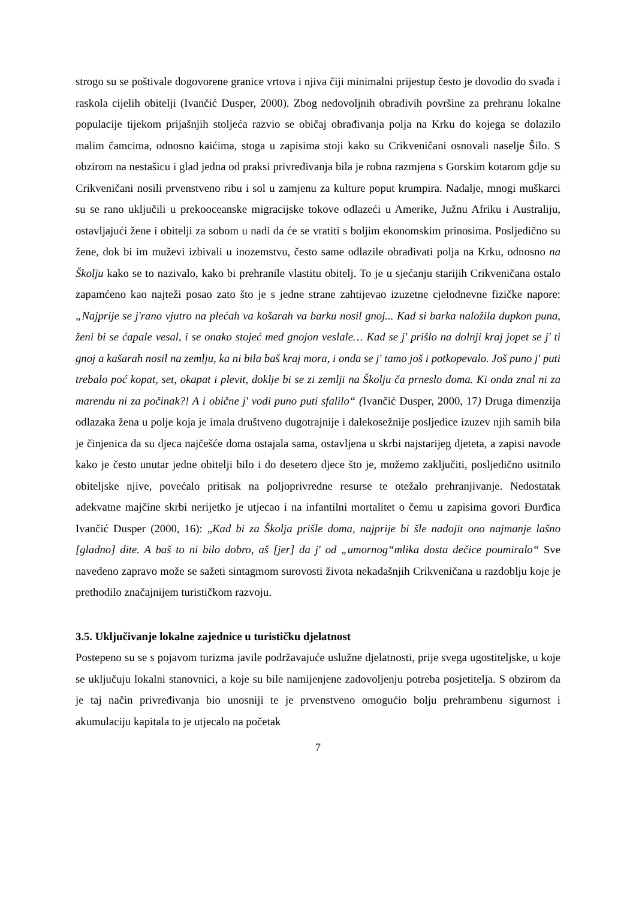strogo su se poštivale dogovorene granice vrtova i njiva čiji minimalni prijestup često je dovodio do svađa i raskola cijelih obitelji (Ivančić Dusper, 2000). Zbog nedovoljnih obradivih površine za prehranu lokalne populacije tijekom prijašnjih stoljeća razvio se običaj obrađivanja polja na Krku do kojega se dolazilo malim čamcima, odnosno kaićima, stoga u zapisima stoji kako su Crikveničani osnovali naselje Šilo. S obzirom na nestašicu i glad jedna od praksi privređivanja bila je robna razmjena s Gorskim kotarom gdje su Crikveničani nosili prvenstveno ribu i sol u zamjenu za kulture poput krumpira. Nadalje, mnogi muškarci su se rano uključili u prekooceanske migracijske tokove odlazeći u Amerike, Južnu Afriku i Australiju, ostavljajući žene i obitelji za sobom u nadi da će se vratiti s boljim ekonomskim prinosima. Posljedično su žene, dok bi im muževi izbivali u inozemstvu, često same odlazile obrađivati polja na Krku, odnosno na Školju kako se to nazivalo, kako bi prehranile vlastitu obitelj. To je u sjećanju starijih Crikveničana ostalo zapamćeno kao najteži posao zato što je s jedne strane zahtijevao izuzetne cjelodnevne fizičke napore: „Najprije se j'rano vjutro na plećah va košarah va barku nosil gnoj... Kad si barka naložila dupkon puna, ženi bi se ćapale vesal, i se onako stojeć med gnojon veslale… Kad se j' prišlo na dolnji kraj jopet se j' ti gnoj a kašarah nosil na zemlju, ka ni bila baš kraj mora, i onda se j' tamo još i potkopevalo. Još puno j' puti trebalo poć kopat, set, okapat i plevit, doklje bi se zi zemlji na Školju ča prneslo doma. Ki onda znal ni za marendu ni za počinak?! A i obične j' vodi puno puti sfalilo“ (Ivančić Dusper, 2000, 17) Druga dimenzija odlazaka žena u polje koja je imala društveno dugotrajnije i dalekosežnije posljedice izuzev njih samih bila je činjenica da su djeca najčešće doma ostajala sama, ostavljena u skrbi najstarijeg djeteta, a zapisi navode kako je često unutar jedne obitelji bilo i do desetero djece što je, možemo zaključiti, posljedično usitnilo obiteljske njive, povećalo pritisak na poljoprivredne resurse te otežalo prehranjivanje. Nedostatak adekvatne majčine skrbi nerijetko je utjecao i na infantilni mortalitet o čemu u zapisima govori Đurđica Ivančić Dusper (2000, 16): „Kad bi za Školja prišle doma, najprije bi šle nadojit ono najmanje lašno [gladno] dite. A baš to ni bilo dobro, aš [jer] da j' od „umornog“mlika dosta dečice poumiralo“ Sve navedeno zapravo može se sažeti sintagmom surovosti života nekadašnjih Crikveničana u razdoblju koje je prethodilo značajnijem turističkom razvoju.
3.5. Uključivanje lokalne zajednice u turističku djelatnost
Postepeno su se s pojavom turizma javile podržavajuće uslužne djelatnosti, prije svega ugostiteljske, u koje se uključuju lokalni stanovnici, a koje su bile namijenjene zadovoljenju potreba posjetitelja. S obzirom da je taj način privređivanja bio unosniji te je prvenstveno omogućio bolju prehrambenu sigurnost i akumulaciju kapitala to je utjecalo na početak
7